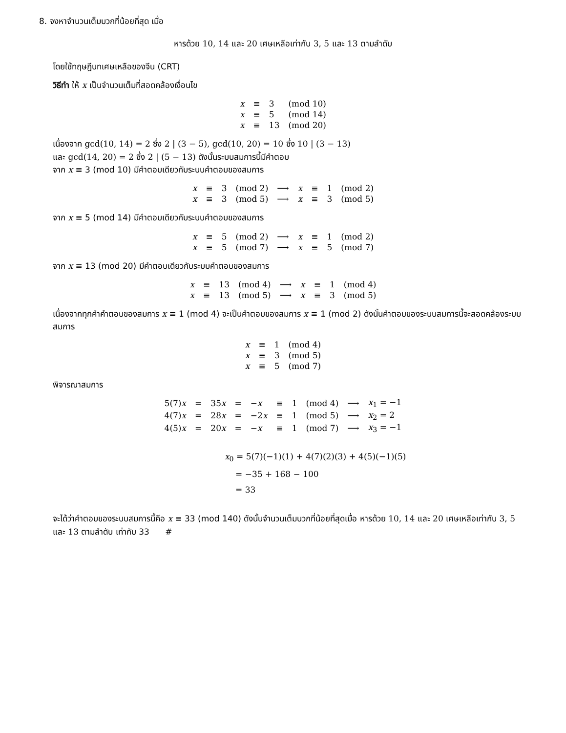8. จงหาจำนวนเต็มบวกที่น้อยที่สุด เมื่อ
หารด้วย 10, 14 และ 20 เศษเหลือเท่ากับ 3, 5 และ 13 ตามลำดับ
โดยใช้ทฤษฎีบทเศษเหลือของจีน (CRT)
วิธีทำ ให้ x เป็นจำนวนเต็มที่สอดคล้องเงื่อนไข
| x | ≡ | 3 | (mod 10) |
| x | ≡ | 5 | (mod 14) |
| x | ≡ | 13 | (mod 20) |
เนื่องจาก gcd(10, 14) = 2 ซึ่ง 2 | (3 − 5), gcd(10, 20) = 10 ซึ่ง 10 | (3 − 13)
และ gcd(14, 20) = 2 ซึ่ง 2 | (5 − 13) ดังนั้นระบบสมการนี้มีคำตอบ
จาก x ≡ 3 (mod 10) มีคำตอบเดียวกับระบบคำตอบของสมการ
| x | ≡ | 3 | (mod 2) | ⟶ | x | ≡ | 1 | (mod 2) |
| x | ≡ | 3 | (mod 5) | ⟶ | x | ≡ | 3 | (mod 5) |
จาก x ≡ 5 (mod 14) มีคำตอบเดียวกับระบบคำตอบของสมการ
| x | ≡ | 5 | (mod 2) | ⟶ | x | ≡ | 1 | (mod 2) |
| x | ≡ | 5 | (mod 7) | ⟶ | x | ≡ | 5 | (mod 7) |
จาก x ≡ 13 (mod 20) มีคำตอบเดียวกับระบบคำตอบของสมการ
| x | ≡ | 13 | (mod 4) | ⟶ | x | ≡ | 1 | (mod 4) |
| x | ≡ | 13 | (mod 5) | ⟶ | x | ≡ | 3 | (mod 5) |
เนื่องจากทุกคำคำตอบของสมการ x ≡ 1 (mod 4) จะเป็นคำตอบของสมการ x ≡ 1 (mod 2) ดังนั้นคำตอบของระบบสมการนี้จะสอดคล้องระบบสมการ
| x | ≡ | 1 | (mod 4) |
| x | ≡ | 3 | (mod 5) |
| x | ≡ | 5 | (mod 7) |
พิจารณาสมการ
| 5(7) x | = | 35 x | = | − x | ≡ | 1 | (mod 4) | ⟶ | x<sub>1</sub> = −1 |
| 4(7) x | = | 28 x | = | −2 x | ≡ | 1 | (mod 5) | ⟶ | x<sub>2</sub> = 2 |
| 4(5) x | = | 20 x | = | − x | ≡ | 1 | (mod 7) | ⟶ | x<sub>3</sub> = −1 |
x<sub>0</sub> = 5(7)(−1)(1) + 4(7)(2)(3) + 4(5)(−1)(5)
= −35 + 168 − 100
= 33
จะได้ว่าคำตอบของระบบสมการนี้คือ x ≡ 33 (mod 140) ดังนั้นจำนวนเต็มบวกที่น้อยที่สุดเมื่อ หารด้วย 10, 14 และ 20 เศษเหลือเท่ากับ 3, 5 และ 13 ตามลำดับ เท่ากับ 33 #